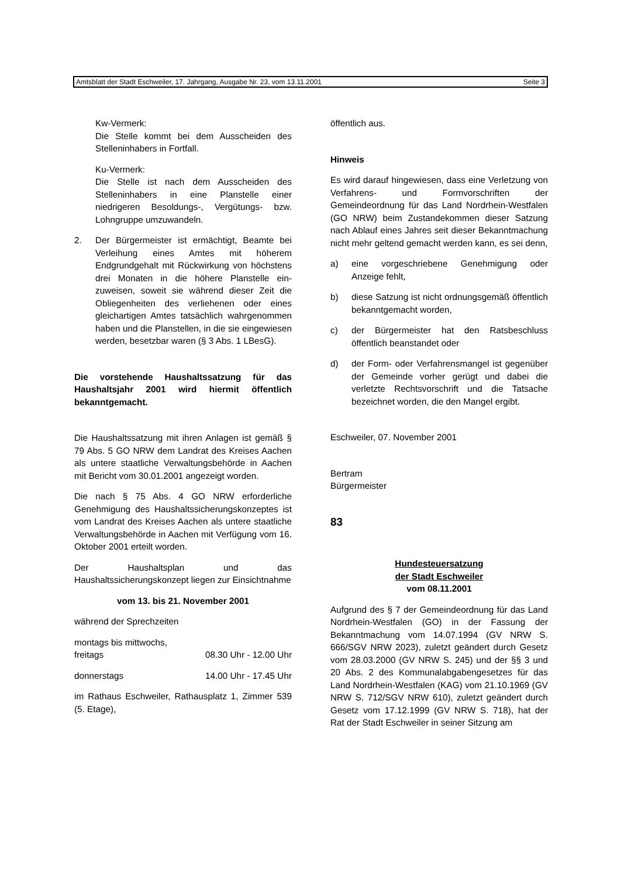Amtsblatt der Stadt Eschweiler, 17. Jahrgang, Ausgabe Nr. 23, vom 13.11.2001 Seite 3
Kw-Vermerk:
Die Stelle kommt bei dem Ausscheiden des Stelleninhabers in Fortfall.
Ku-Vermerk:
Die Stelle ist nach dem Ausscheiden des Stelleninhabers in eine Planstelle einer niedrigeren Besoldungs-, Vergütungs- bzw. Lohngruppe umzuwandeln.
2. Der Bürgermeister ist ermächtigt, Beamte bei Verleihung eines Amtes mit höherem Endgrundgehalt mit Rückwirkung von höchstens drei Monaten in die höhere Planstelle ein-zuweisen, soweit sie während dieser Zeit die Obliegenheiten des verliehenen oder eines gleichartigen Amtes tatsächlich wahrgenommen haben und die Planstellen, in die sie eingewiesen werden, besetzbar waren (§ 3 Abs. 1 LBesG).
Die vorstehende Haushaltssatzung für das Haushaltsjahr 2001 wird hiermit öffentlich bekanntgemacht.
Die Haushaltssatzung mit ihren Anlagen ist gemäß § 79 Abs. 5 GO NRW dem Landrat des Kreises Aachen als untere staatliche Verwaltungsbehörde in Aachen mit Bericht vom 30.01.2001 angezeigt worden.
Die nach § 75 Abs. 4 GO NRW erforderliche Genehmigung des Haushaltssicherungskonzeptes ist vom Landrat des Kreises Aachen als untere staatliche Verwaltungsbehörde in Aachen mit Verfügung vom 16. Oktober 2001 erteilt worden.
Der Haushaltsplan und das Haushaltssicherungskonzept liegen zur Einsichtnahme
vom 13. bis 21. November 2001
während der Sprechzeiten
montags bis mittwochs,
freitags 08.30 Uhr - 12.00 Uhr
donnerstags 14.00 Uhr - 17.45 Uhr
im Rathaus Eschweiler, Rathausplatz 1, Zimmer 539 (5. Etage),
öffentlich aus.
Hinweis
Es wird darauf hingewiesen, dass eine Verletzung von Verfahrens- und Formvorschriften der Gemeindeordnung für das Land Nordrhein-Westfalen (GO NRW) beim Zustandekommen dieser Satzung nach Ablauf eines Jahres seit dieser Bekanntmachung nicht mehr geltend gemacht werden kann, es sei denn,
a) eine vorgeschriebene Genehmigung oder Anzeige fehlt,
b) diese Satzung ist nicht ordnungsgemäß öffentlich bekanntgemacht worden,
c) der Bürgermeister hat den Ratsbeschluss öffentlich beanstandet oder
d) der Form- oder Verfahrensmangel ist gegenüber der Gemeinde vorher gerügt und dabei die verletzte Rechtsvorschrift und die Tatsache bezeichnet worden, die den Mangel ergibt.
Eschweiler, 07. November 2001
Bertram
Bürgermeister
83
Hundesteuersatzung
der Stadt Eschweiler
vom 08.11.2001
Aufgrund des § 7 der Gemeindeordnung für das Land Nordrhein-Westfalen (GO) in der Fassung der Bekanntmachung vom 14.07.1994 (GV NRW S. 666/SGV NRW 2023), zuletzt geändert durch Gesetz vom 28.03.2000 (GV NRW S. 245) und der §§ 3 und 20 Abs. 2 des Kommunalabgabengesetzes für das Land Nordrhein-Westfalen (KAG) vom 21.10.1969 (GV NRW S. 712/SGV NRW 610), zuletzt geändert durch Gesetz vom 17.12.1999 (GV NRW S. 718), hat der Rat der Stadt Eschweiler in seiner Sitzung am